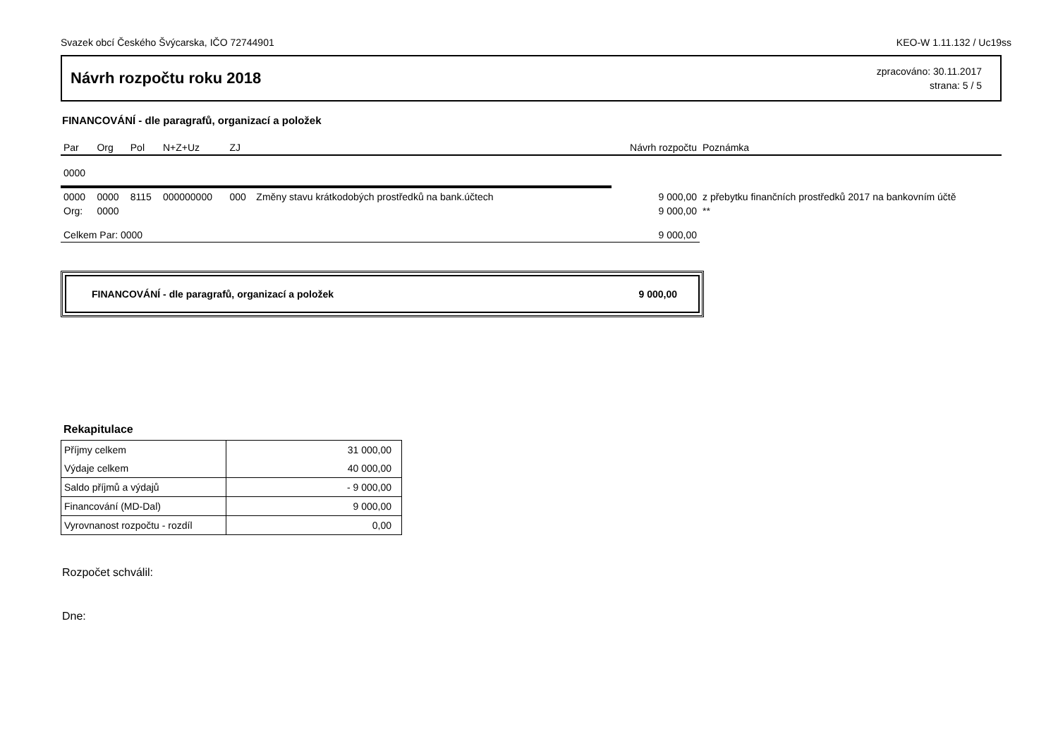Svazek obcí Českého Švýcarska, IČO 72744901 KEO-W 1.11.132 / Uc19ss
Návrh rozpočtu roku 2018
zpracováno: 30.11.2017
strana: 5 / 5
FINANCOVÁNÍ - dle paragrafů, organizací a položek
| Par | Org | Pol | N+Z+Uz | ZJ | | Návrh rozpočtu | Poznámka |
| --- | --- | --- | --- | --- | --- | --- | --- |
| 0000 | | | | | | | |
| 0000 | 0000 | 8115 | 000000000 | 000 | Změny stavu krátkodobých prostředků na bank.účtech | 9 000,00 | z přebytku finančních prostředků 2017 na bankovním účtě |
| Org: | 0000 | | | | | 9 000,00 | ** |
| Celkem Par: 0000 | | | | | | 9 000,00 | |
FINANCOVÁNÍ - dle paragrafů, organizací a položek 9 000,00
Rekapitulace
| Příjmy celkem | 31 000,00 |
| Výdaje celkem | 40 000,00 |
| Saldo příjmů a výdajů | - 9 000,00 |
| Financování (MD-Dal) | 9 000,00 |
| Vyrovnanost rozpočtu - rozdíl | 0,00 |
Rozpočet schválil:
Dne: